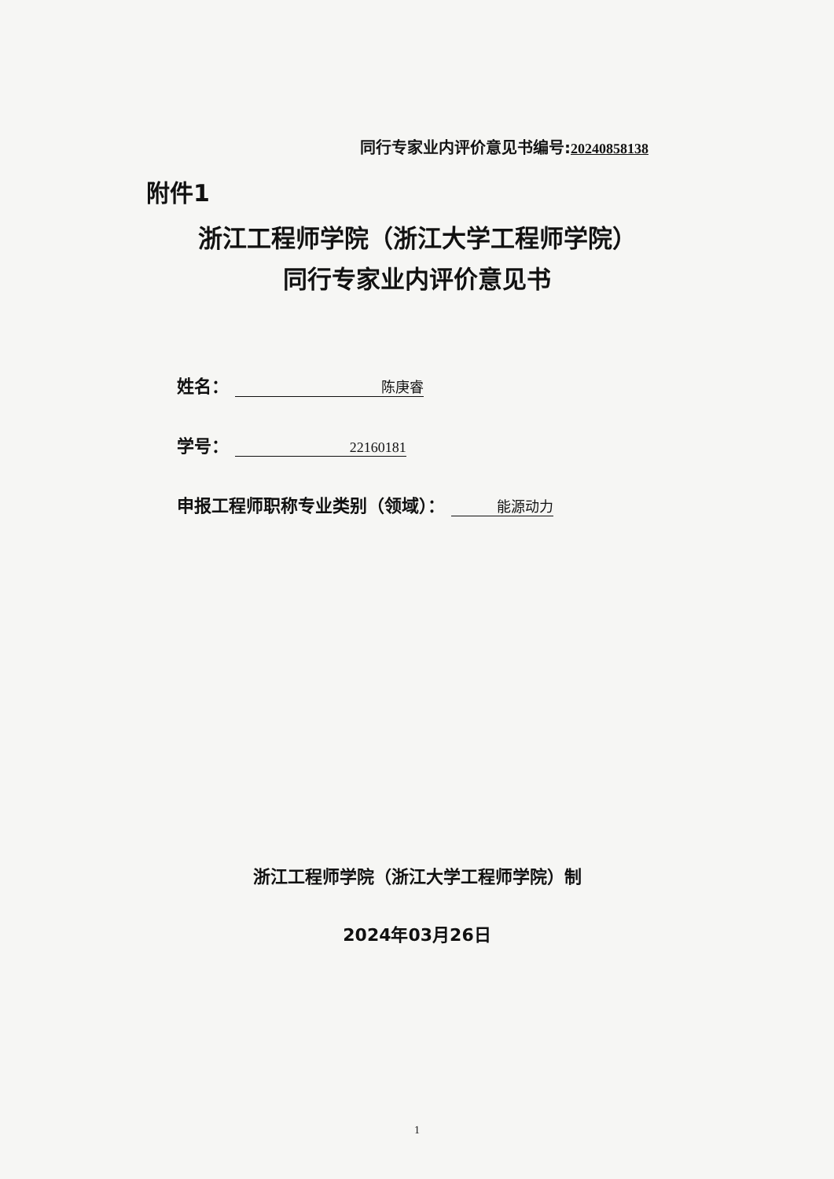同行专家业内评价意见书编号:20240858138
附件1
浙江工程师学院（浙江大学工程师学院）
同行专家业内评价意见书
姓名： 陈庚睿
学号： 22160181
申报工程师职称专业类别（领域）： 能源动力
浙江工程师学院（浙江大学工程师学院）制
2024年03月26日
1